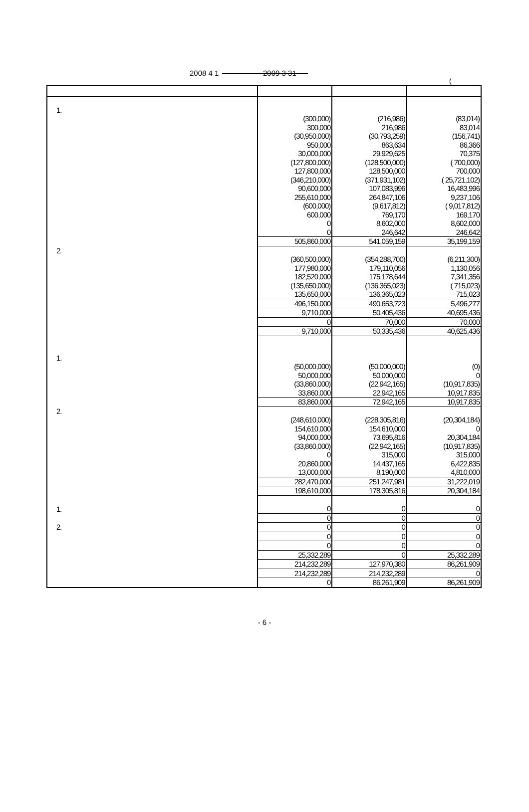2008 4 1 2009 3 31
(
| 1. | | | |
| | (300,000) | (216,986) | (83,014) |
| | 300,000 | 216,986 | 83,014 |
| | (30,950,000) | (30,793,259) | (156,741) |
| | 950,000 | 863,634 | 86,366 |
| | 30,000,000 | 29,929,625 | 70,375 |
| | (127,800,000) | (128,500,000) | ( 700,000) |
| | 127,800,000 | 128,500,000 | 700,000 |
| | (346,210,000) | (371,931,102) | ( 25,721,102) |
| | 90,600,000 | 107,083,996 | 16,483,996 |
| | 255,610,000 | 264,847,106 | 9,237,106 |
| | (600,000) | (9,617,812) | ( 9,017,812) |
| | 600,000 | 769,170 | 169,170 |
| | 0 | 8,602,000 | 8,602,000 |
| | 0 | 246,642 | 246,642 |
| | 505,860,000 | 541,059,159 | 35,199,159 |
| 2. | | | |
| | (360,500,000) | (354,288,700) | (6,211,300) |
| | 177,980,000 | 179,110,056 | 1,130,056 |
| | 182,520,000 | 175,178,644 | 7,341,356 |
| | (135,650,000) | (136,365,023) | ( 715,023) |
| | 135,650,000 | 136,365,023 | 715,023 |
| | 496,150,000 | 490,653,723 | 5,496,277 |
| | 9,710,000 | 50,405,436 | 40,695,436 |
| | 0 | 70,000 | 70,000 |
| | 9,710,000 | 50,335,436 | 40,625,436 |
| 1. | | | |
| | (50,000,000) | (50,000,000) | (0) |
| | 50,000,000 | 50,000,000 | 0 |
| | (33,860,000) | (22,942,165) | (10,917,835) |
| | 33,860,000 | 22,942,165 | 10,917,835 |
| | 83,860,000 | 72,942,165 | 10,917,835 |
| 2. | | | |
| | (248,610,000) | (228,305,816) | (20,304,184) |
| | 154,610,000 | 154,610,000 | 0 |
| | 94,000,000 | 73,695,816 | 20,304,184 |
| | (33,860,000) | (22,942,165) | (10,917,835) |
| | 0 | 315,000 | 315,000 |
| | 20,860,000 | 14,437,165 | 6,422,835 |
| | 13,000,000 | 8,190,000 | 4,810,000 |
| | 282,470,000 | 251,247,981 | 31,222,019 |
| | 198,610,000 | 178,305,816 | 20,304,184 |
| 1. | 0 | 0 | 0 |
| | 0 | 0 | 0 |
| 2. | 0 | 0 | 0 |
| | 0 | 0 | 0 |
| | 0 | 0 | 0 |
| | 25,332,289 | 0 | 25,332,289 |
| | 214,232,289 | 127,970,380 | 86,261,909 |
| | 214,232,289 | 214,232,289 | 0 |
| | 0 | 86,261,909 | 86,261,909 |
- 6 -